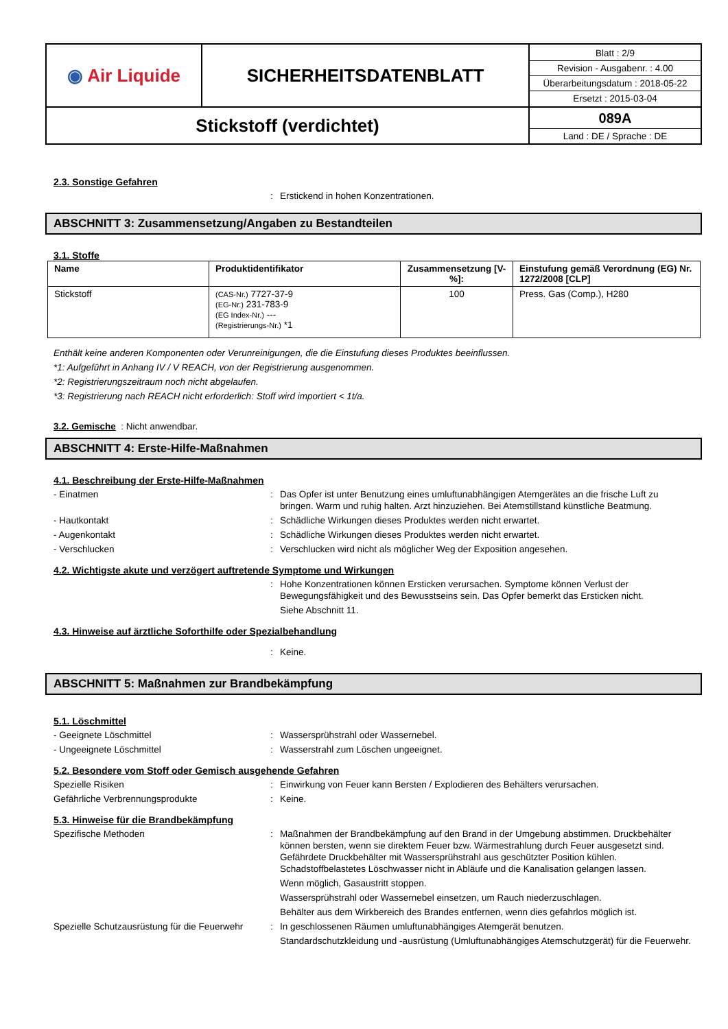| ◉ Air Liquide | SICHERHEITSDATENBLATT | / Blatt : 2/9 / / Revision - Ausgabenr. : 4.00 / / Überarbeitungsdatum : 2018-05-22 / / Ersetzt : 2015-03-04 / |
| Stickstoff (verdichtet) | | / 089A / / Land : DE / Sprache : DE / |
2.3. Sonstige Gefahren
: Erstickend in hohen Konzentrationen.
ABSCHNITT 3: Zusammensetzung/Angaben zu Bestandteilen
3.1. Stoffe
| Name | Produktidentifikator | Zusammensetzung [V-%]: | Einstufung gemäß Verordnung (EG) Nr. 1272/2008 [CLP] |
| --- | --- | --- | --- |
| Stickstoff | (CAS-Nr.) 7727-37-9 (EG-Nr.) 231-783-9 (EG Index-Nr.) --- (Registrierungs-Nr.) *1 | 100 | Press. Gas (Comp.), H280 |
Enthält keine anderen Komponenten oder Verunreinigungen, die die Einstufung dieses Produktes beeinflussen.
*1: Aufgeführt in Anhang IV / V REACH, von der Registrierung ausgenommen.
*2: Registrierungszeitraum noch nicht abgelaufen.
*3: Registrierung nach REACH nicht erforderlich: Stoff wird importiert < 1t/a.
3.2. Gemische : Nicht anwendbar.
ABSCHNITT 4: Erste-Hilfe-Maßnahmen
4.1. Beschreibung der Erste-Hilfe-Maßnahmen
- Einatmen: Das Opfer ist unter Benutzung eines umluftunabhängigen Atemgerätes an die frische Luft zu bringen. Warm und ruhig halten. Arzt hinzuziehen. Bei Atemstillstand künstliche Beatmung.
- Hautkontakt: Schädliche Wirkungen dieses Produktes werden nicht erwartet.
- Augenkontakt: Schädliche Wirkungen dieses Produktes werden nicht erwartet.
- Verschlucken: Verschlucken wird nicht als möglicher Weg der Exposition angesehen.
4.2. Wichtigste akute und verzögert auftretende Symptome und Wirkungen
: Hohe Konzentrationen können Ersticken verursachen. Symptome können Verlust der Bewegungsfähigkeit und des Bewusstseins sein. Das Opfer bemerkt das Ersticken nicht.
Siehe Abschnitt 11.
4.3. Hinweise auf ärztliche Soforthilfe oder Spezialbehandlung
: Keine.
ABSCHNITT 5: Maßnahmen zur Brandbekämpfung
5.1. Löschmittel
- Geeignete Löschmittel: Wassersprühstrahl oder Wassernebel.
- Ungeeignete Löschmittel: Wasserstrahl zum Löschen ungeeignet.
5.2. Besondere vom Stoff oder Gemisch ausgehende Gefahren
Spezielle Risiken: Einwirkung von Feuer kann Bersten / Explodieren des Behälters verursachen.
Gefährliche Verbrennungsprodukte: Keine.
5.3. Hinweise für die Brandbekämpfung
Spezifische Methoden: Maßnahmen der Brandbekämpfung auf den Brand in der Umgebung abstimmen. Druckbehälter können bersten, wenn sie direktem Feuer bzw. Wärmestrahlung durch Feuer ausgesetzt sind. Gefährdete Druckbehälter mit Wassersprühstrahl aus geschützter Position kühlen. Schadstoffbelastetes Löschwasser nicht in Abläufe und die Kanalisation gelangen lassen.
Wenn möglich, Gasaustritt stoppen.
Wassersprühstrahl oder Wassernebel einsetzen, um Rauch niederzuschlagen.
Behälter aus dem Wirkbereich des Brandes entfernen, wenn dies gefahrlos möglich ist.
Spezielle Schutzausrüstung für die Feuerwehr: In geschlossenen Räumen umluftunabhängiges Atemgerät benutzen.
Standardschutzkleidung und -ausrüstung (Umluftunabhängiges Atemschutzgerät) für die Feuerwehr.